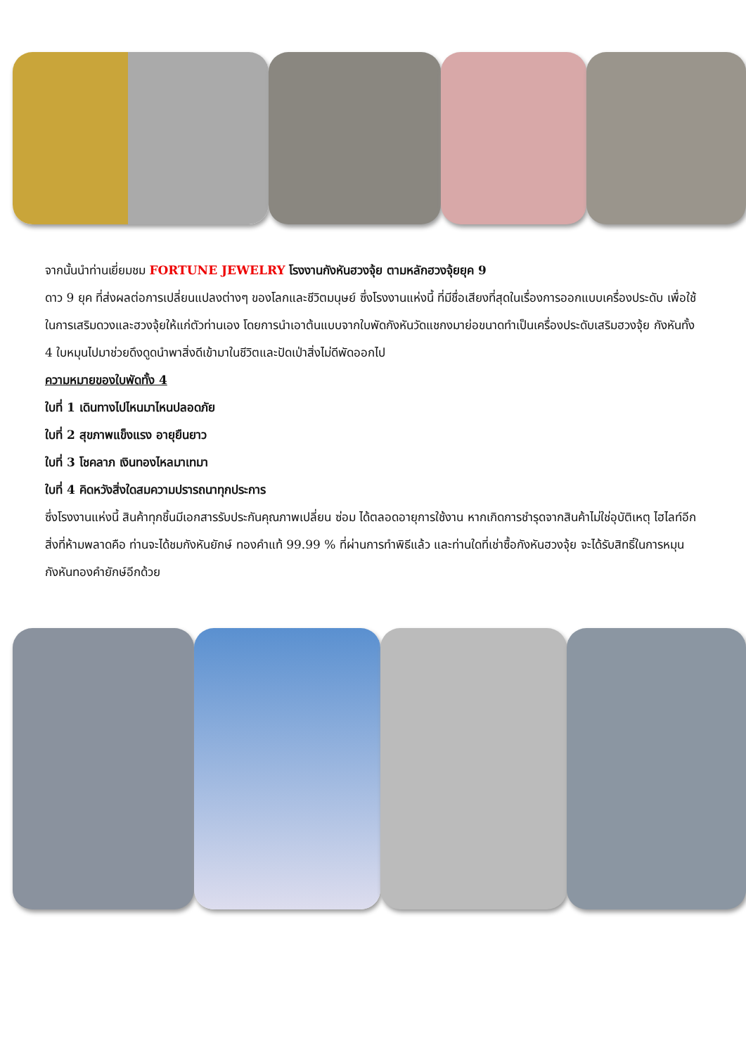จากนั้นนำท่านเยี่ยมชม FORTUNE JEWELRY โรงงานกังหันฮวงจุ้ย ตามหลักฮวงจุ้ยยุค 9
ดาว 9 ยุค ที่ส่งผลต่อการเปลี่ยนแปลงต่างๆ ของโลกและชีวิตมนุษย์ ซึ่งโรงงานแห่งนี้ ที่มีชื่อเสียงที่สุดในเรื่องการออกแบบเครื่องประดับ เพื่อใช้ในการเสริมดวงและฮวงจุ้ยให้แก่ตัวท่านเอง โดยการนำเอาต้นแบบจากใบพัดกังหันวัดแชกงมาย่อขนาดทำเป็นเครื่องประดับเสริมฮวงจุ้ย กังหันทั้ง 4 ใบหมุนไปมาช่วยดึงดูดนำพาสิ่งดีเข้ามาในชีวิตและปัดเป่าสิ่งไม่ดีพัดออกไป
ความหมายของใบพัดทั้ง 4
ใบที่ 1 เดินทางไปไหนมาไหนปลอดภัย
ใบที่ 2 สุขภาพแข็งแรง อายุยืนยาว
ใบที่ 3 โชคลาภ เงินทองไหลมาเทมา
ใบที่ 4 คิดหวังสิ่งใดสมความปรารถนาทุกประการ
ซึ่งโรงงานแห่งนี้ สินค้าทุกชิ้นมีเอกสารรับประกันคุณภาพเปลี่ยน ซ่อม ได้ตลอดอายุการใช้งาน หากเกิดการชำรุดจากสินค้าไม่ใช่อุบัติเหตุ ไฮไลท์อีกสิ่งที่ห้ามพลาดคือ ท่านจะได้ชมกังหันยักษ์ ทองคำแท้ 99.99 % ที่ผ่านการทำพิธีแล้ว และท่านใดที่เช่าซื้อกังหันฮวงจุ้ย จะได้รับสิทธิ์ในการหมุนกังหันทองคำยักษ์อีกด้วย